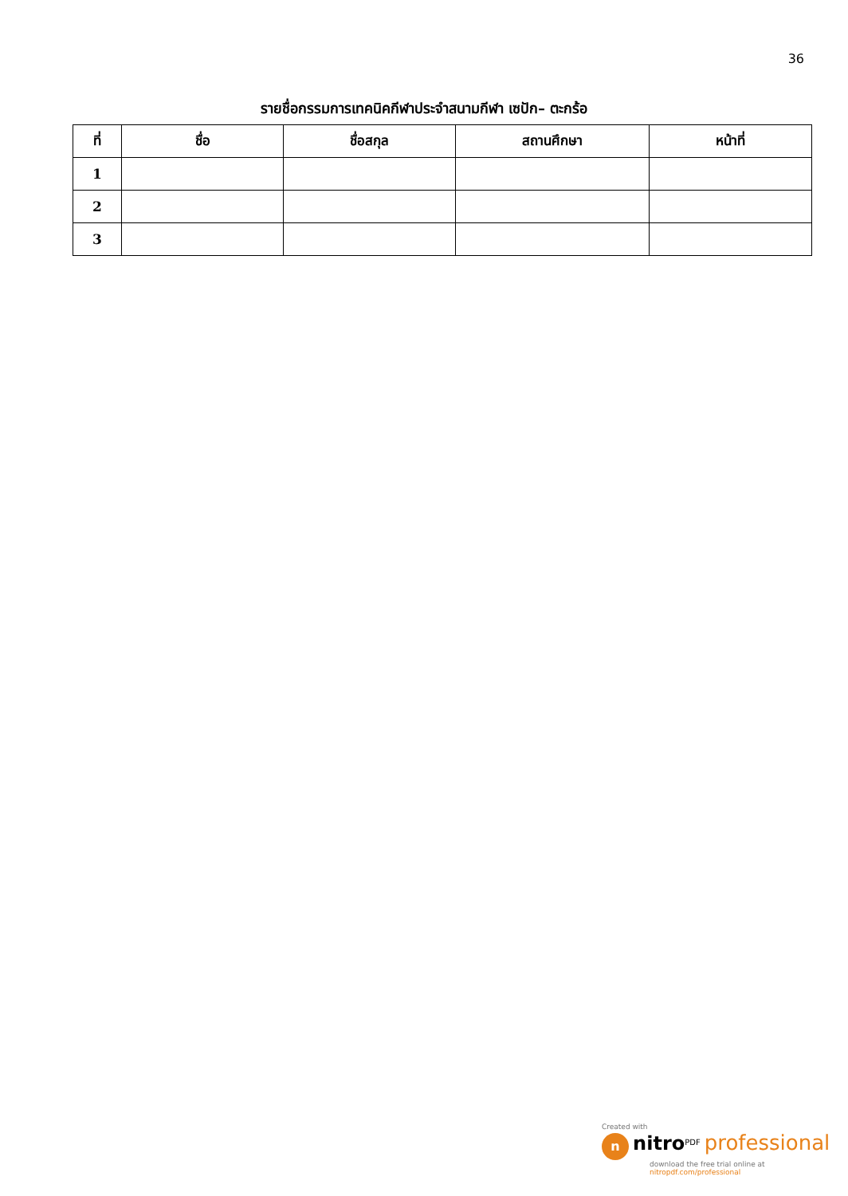36
รายชื่อกรรมการเทคนิคกีฬาประจำสนามกีฬา เซปัก– ตะกร้อ
| ที่ | ชื่อ | ชื่อสกุล | สถานศึกษา | หน้าที่ |
| --- | --- | --- | --- | --- |
| 1 | | | | |
| 2 | | | | |
| 3 | | | | |
Created with
n nitro<sup>PDF</sup> professional
download the free trial online at nitropdf.com/professional